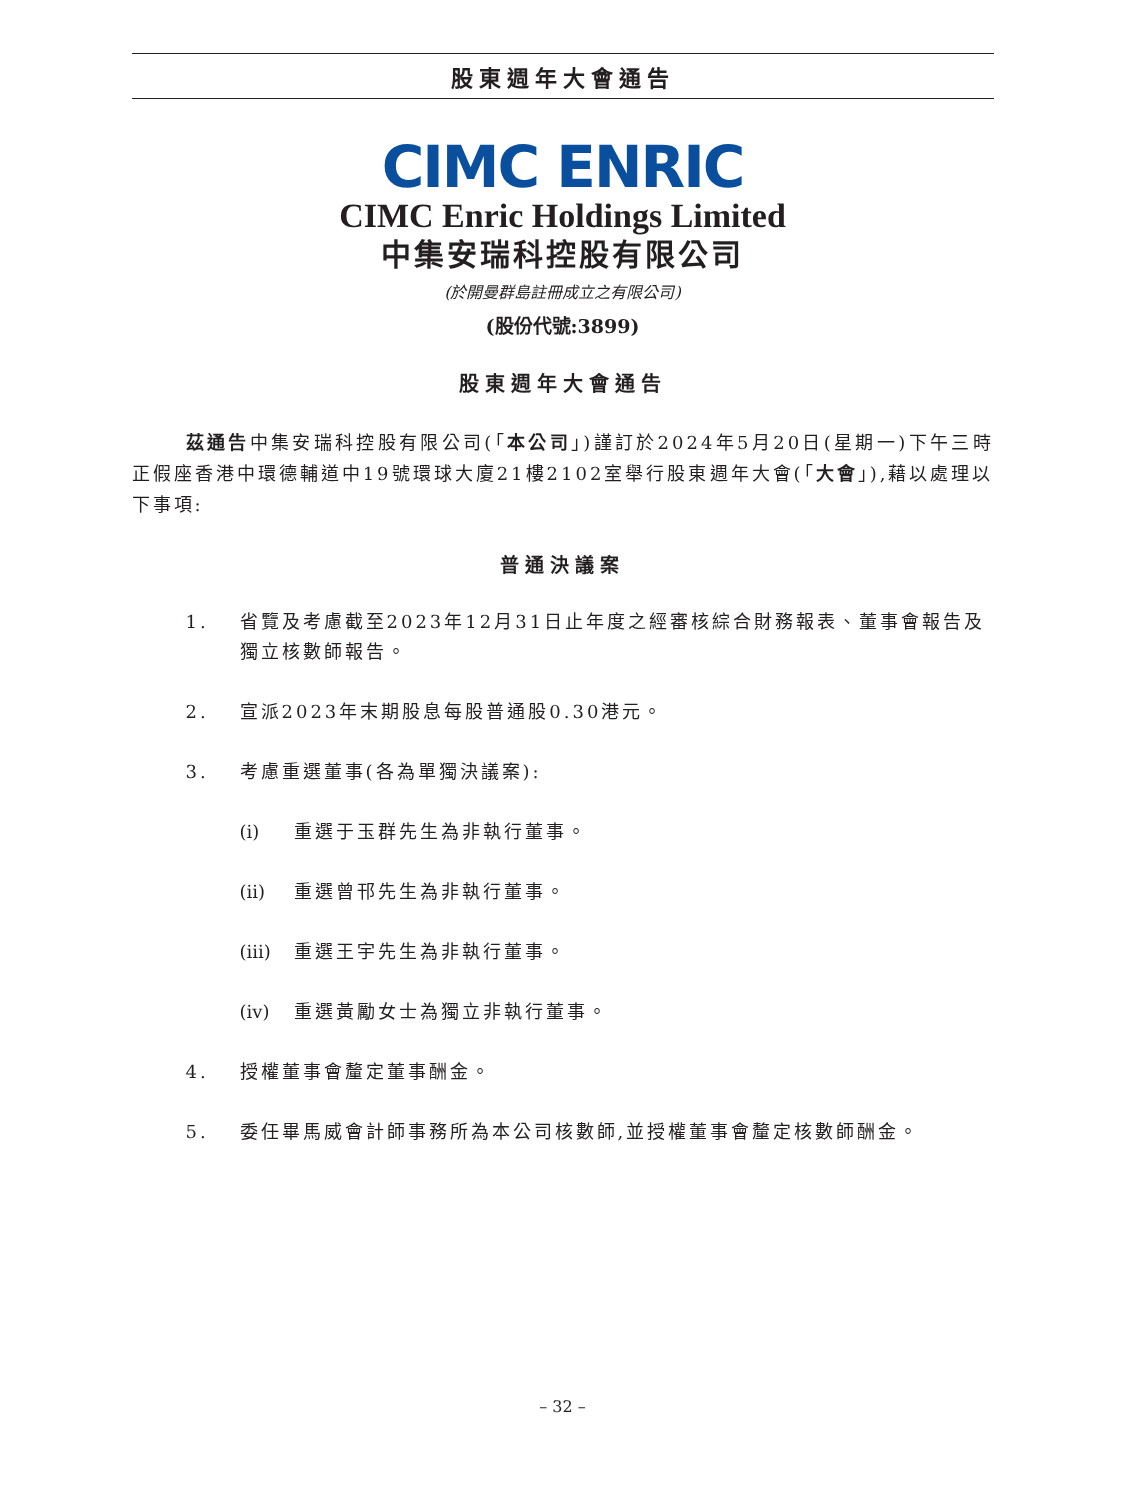股東週年大會通告
CIMC ENRIC
CIMC Enric Holdings Limited
中集安瑞科控股有限公司
(於開曼群島註冊成立之有限公司)
(股份代號:3899)
股東週年大會通告
茲通告中集安瑞科控股有限公司(「本公司」)謹訂於2024年5月20日(星期一)下午三時正假座香港中環德輔道中19號環球大廈21樓2102室舉行股東週年大會(「大會」),藉以處理以下事項:
普通決議案
1. 省覽及考慮截至2023年12月31日止年度之經審核綜合財務報表、董事會報告及獨立核數師報告。
2. 宣派2023年末期股息每股普通股0.30港元。
3. 考慮重選董事(各為單獨決議案):
(i) 重選于玉群先生為非執行董事。
(ii)
重選曾邗先生為非執行董事。
(iii)
重選王宇先生為非執行董事。
(iv)
重選黃勵女士為獨立非執行董事。
4. 授權董事會釐定董事酬金。
5. 委任畢馬威會計師事務所為本公司核數師,並授權董事會釐定核數師酬金。
– 32 –